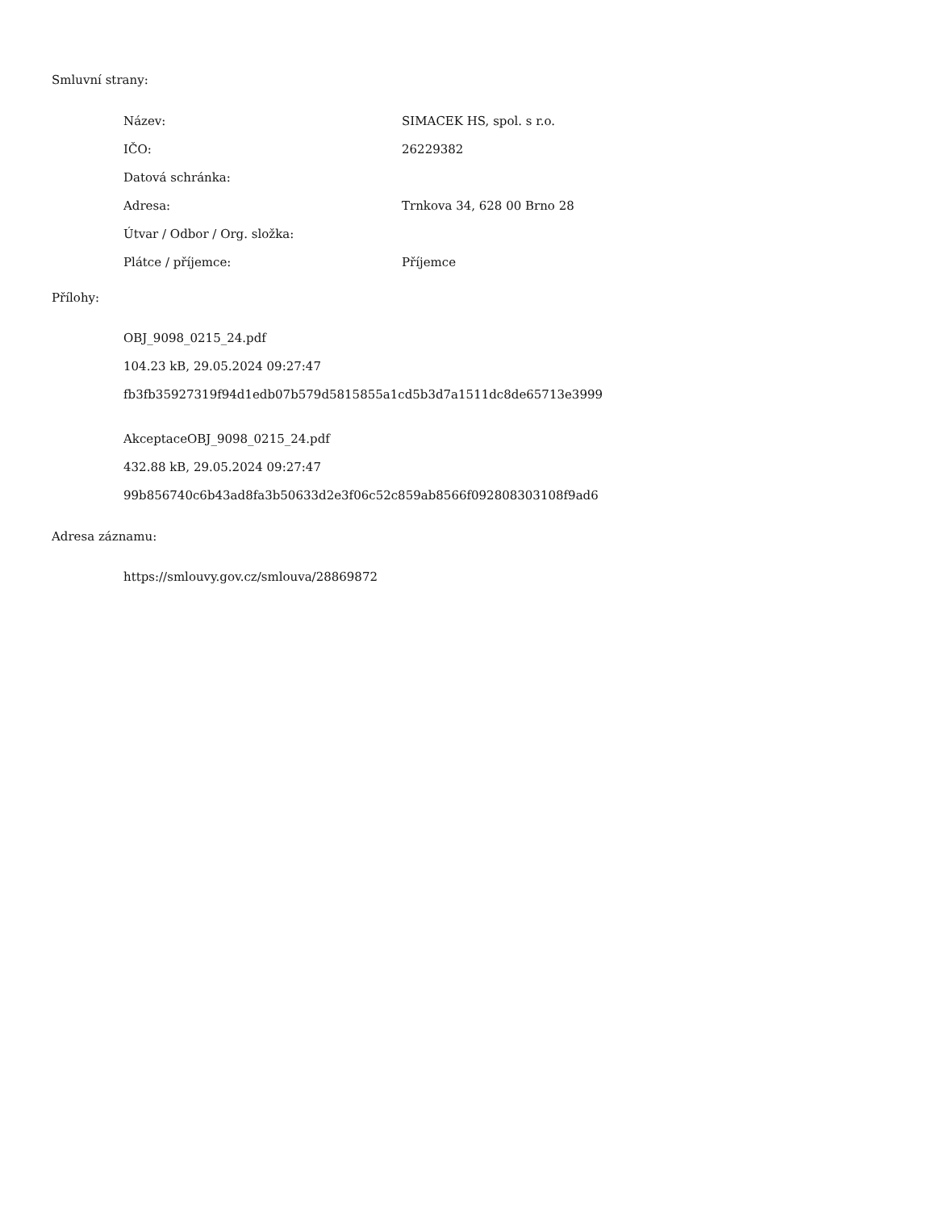Smluvní strany:
| Název: | SIMACEK HS, spol. s r.o. |
| IČO: | 26229382 |
| Datová schránka: | |
| Adresa: | Trnkova 34, 628 00 Brno 28 |
| Útvar / Odbor / Org. složka: | |
| Plátce / příjemce: | Příjemce |
Přílohy:
OBJ_9098_0215_24.pdf
104.23 kB, 29.05.2024 09:27:47
fb3fb35927319f94d1edb07b579d5815855a1cd5b3d7a1511dc8de65713e3999
AkceptaceOBJ_9098_0215_24.pdf
432.88 kB, 29.05.2024 09:27:47
99b856740c6b43ad8fa3b50633d2e3f06c52c859ab8566f092808303108f9ad6
Adresa záznamu:
https://smlouvy.gov.cz/smlouva/28869872